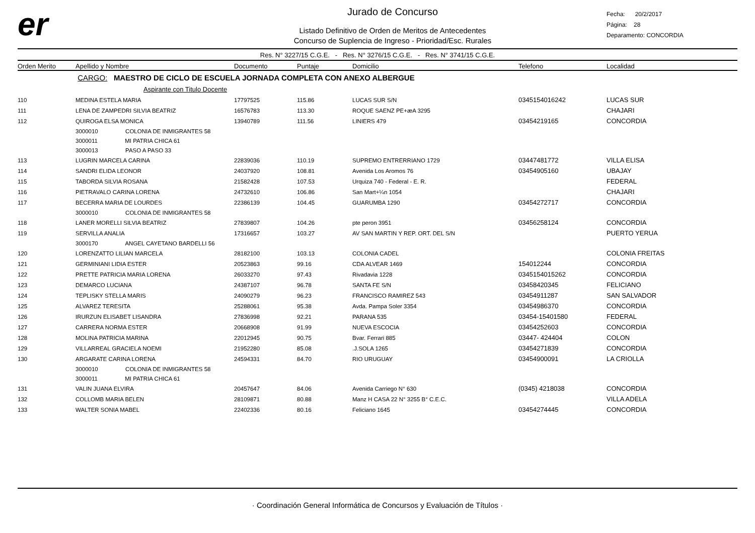er
Jurado de Concurso
Listado Definitivo de Orden de Meritos de Antecedentes
Concurso de Suplencia de Ingreso - Prioridad/Esc. Rurales
Fecha: 20/2/2017
Página: 28
Deparamento: CONCORDIA
Res. N° 3227/15 C.G.E. - Res. N° 3276/15 C.G.E. - Res. N° 3741/15 C.G.E.
| Orden Merito | Apellido y Nombre | Documento | Puntaje | Domicilio | Telefono | Localidad |
| --- | --- | --- | --- | --- | --- | --- |
| | CARGO: MAESTRO DE CICLO DE ESCUELA JORNADA COMPLETA CON ANEXO ALBERGUE | | | | | |
| | Aspirante con Titulo Docente | | | | | |
| 110 | MEDINA ESTELA MARIA | 17797525 | 115.86 | LUCAS SUR S/N | 0345154016242 | LUCAS SUR |
| 111 | LENA DE ZAMPEDRI SILVIA BEATRIZ | 16576783 | 113.30 | ROQUE SAENZ PE+æA 3295 | | CHAJARI |
| 112 | QUIROGA ELSA MONICA | 13940789 | 111.56 | LINIERS 479 | 03454219165 | CONCORDIA |
| | 3000010 COLONIA DE INMIGRANTES 58 | | | | | |
| | 3000011 MI PATRIA CHICA 61 | | | | | |
| | 3000013 PASO A PASO 33 | | | | | |
| 113 | LUGRIN MARCELA CARINA | 22839036 | 110.19 | SUPREMO ENTRERRIANO 1729 | 03447481772 | VILLA ELISA |
| 114 | SANDRI ELIDA LEONOR | 24037920 | 108.81 | Avenida Los Aromos 76 | 03454905160 | UBAJAY |
| 115 | TABORDA SILVIA ROSANA | 21582428 | 107.53 | Urquiza 740 - Federal - E. R. | | FEDERAL |
| 116 | PIETRAVALO CARINA LORENA | 24732610 | 106.86 | San Mart+¼n 1054 | | CHAJARI |
| 117 | BECERRA MARIA DE LOURDES | 22386139 | 104.45 | GUARUMBA 1290 | 03454272717 | CONCORDIA |
| | 3000010 COLONIA DE INMIGRANTES 58 | | | | | |
| 118 | LANER MORELLI SILVIA BEATRIZ | 27839807 | 104.26 | pte peron 3951 | 03456258124 | CONCORDIA |
| 119 | SERVILLA ANALIA | 17316657 | 103.27 | AV SAN MARTIN Y REP. ORT. DEL S/N | | PUERTO YERUA |
| | 3000170 ANGEL CAYETANO BARDELLI 56 | | | | | |
| 120 | LORENZATTO LILIAN MARCELA | 28182100 | 103.13 | COLONIA CADEL | | COLONIA FREITAS |
| 121 | GERMINIANI LIDIA ESTER | 20523863 | 99.16 | CDA ALVEAR 1469 | 154012244 | CONCORDIA |
| 122 | PRETTE PATRICIA MARIA LORENA | 26033270 | 97.43 | Rivadavia 1228 | 0345154015262 | CONCORDIA |
| 123 | DEMARCO LUCIANA | 24387107 | 96.78 | SANTA FE S/N | 03458420345 | FELICIANO |
| 124 | TEPLISKY STELLA MARIS | 24090279 | 96.23 | FRANCISCO RAMIREZ 543 | 03454911287 | SAN SALVADOR |
| 125 | ALVAREZ TERESITA | 25288061 | 95.38 | Avda. Pampa Soler 3354 | 03454986370 | CONCORDIA |
| 126 | IRURZUN ELISABET LISANDRA | 27836998 | 92.21 | PARANA 535 | 03454-15401580 | FEDERAL |
| 127 | CARRERA NORMA ESTER | 20668908 | 91.99 | NUEVA ESCOCIA | 03454252603 | CONCORDIA |
| 128 | MOLINA PATRICIA MARINA | 22012945 | 90.75 | Bvar. Ferrari 885 | 03447- 424404 | COLON |
| 129 | VILLARREAL GRACIELA NOEMI | 21952280 | 85.08 | .J.SOLA 1265 | 03454271839 | CONCORDIA |
| 130 | ARGARATE CARINA LORENA | 24594331 | 84.70 | RIO URUGUAY | 03454900091 | LA CRIOLLA |
| | 3000010 COLONIA DE INMIGRANTES 58 | | | | | |
| | 3000011 MI PATRIA CHICA 61 | | | | | |
| 131 | VALIN JUANA ELVIRA | 20457647 | 84.06 | Avenida Carriego N° 630 | (0345) 4218038 | CONCORDIA |
| 132 | COLLOMB MARIA BELEN | 28109871 | 80.88 | Manz H CASA 22 N° 3255 B° C.E.C. | | VILLA ADELA |
| 133 | WALTER SONIA MABEL | 22402336 | 80.16 | Feliciano 1645 | 03454274445 | CONCORDIA |
· Coordinación General Informática de Concursos y Evaluación de Títulos ·